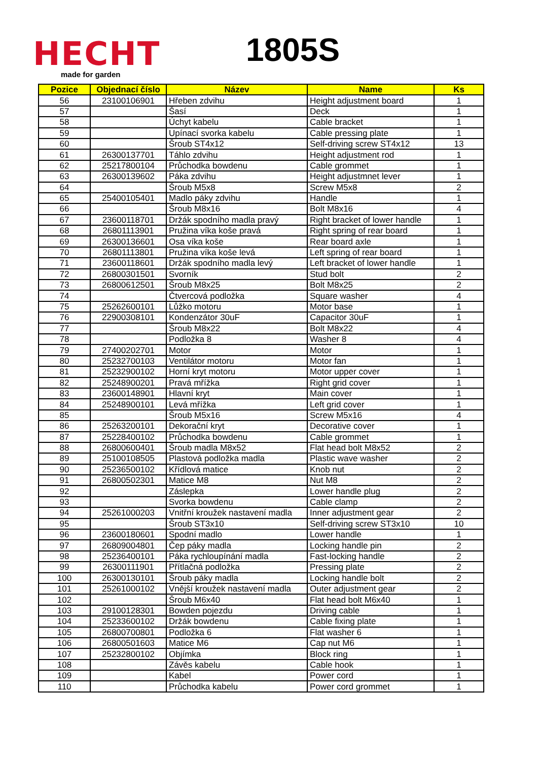HECHT
made for garden
1805S
| Pozice | Objednací číslo | Název | Name | Ks |
| --- | --- | --- | --- | --- |
| 56 | 23100106901 | Hřeben zdvihu | Height adjustment board | 1 |
| 57 | | Šasí | Deck | 1 |
| 58 | | Úchyt kabelu | Cable bracket | 1 |
| 59 | | Upínací svorka kabelu | Cable pressing plate | 1 |
| 60 | | Šroub ST4x12 | Self-driving screw ST4x12 | 13 |
| 61 | 26300137701 | Táhlo zdvihu | Height adjustment rod | 1 |
| 62 | 25217800104 | Průchodka bowdenu | Cable grommet | 1 |
| 63 | 26300139602 | Páka zdvihu | Height adjustmnet lever | 1 |
| 64 | | Šroub M5x8 | Screw M5x8 | 2 |
| 65 | 25400105401 | Madlo páky zdvihu | Handle | 1 |
| 66 | | Šroub M8x16 | Bolt M8x16 | 4 |
| 67 | 23600118701 | Držák spodního madla pravý | Right bracket of lower handle | 1 |
| 68 | 26801113901 | Pružina víka koše pravá | Right spring of rear board | 1 |
| 69 | 26300136601 | Osa víka koše | Rear board axle | 1 |
| 70 | 26801113801 | Pružina víka koše levá | Left spring of rear board | 1 |
| 71 | 23600118601 | Držák spodního madla levý | Left bracket of lower handle | 1 |
| 72 | 26800301501 | Svorník | Stud bolt | 2 |
| 73 | 26800612501 | Šroub M8x25 | Bolt M8x25 | 2 |
| 74 | | Čtvercová podložka | Square washer | 4 |
| 75 | 25262600101 | Lůžko motoru | Motor base | 1 |
| 76 | 22900308101 | Kondenzátor 30uF | Capacitor 30uF | 1 |
| 77 | | Šroub M8x22 | Bolt M8x22 | 4 |
| 78 | | Podložka 8 | Washer 8 | 4 |
| 79 | 27400202701 | Motor | Motor | 1 |
| 80 | 25232700103 | Ventilátor motoru | Motor fan | 1 |
| 81 | 25232900102 | Horní kryt motoru | Motor upper cover | 1 |
| 82 | 25248900201 | Pravá mřížka | Right grid cover | 1 |
| 83 | 23600148901 | Hlavní kryt | Main cover | 1 |
| 84 | 25248900101 | Levá mřížka | Left grid cover | 1 |
| 85 | | Šroub M5x16 | Screw M5x16 | 4 |
| 86 | 25263200101 | Dekorační kryt | Decorative cover | 1 |
| 87 | 25228400102 | Průchodka bowdenu | Cable grommet | 1 |
| 88 | 26800600401 | Šroub madla M8x52 | Flat head bolt M8x52 | 2 |
| 89 | 25100108505 | Plastová podložka madla | Plastic wave washer | 2 |
| 90 | 25236500102 | Křídlová matice | Knob nut | 2 |
| 91 | 26800502301 | Matice M8 | Nut M8 | 2 |
| 92 | | Záslepka | Lower handle plug | 2 |
| 93 | | Svorka bowdenu | Cable clamp | 2 |
| 94 | 25261000203 | Vnitřní kroužek nastavení madla | Inner adjustment gear | 2 |
| 95 | | Šroub ST3x10 | Self-driving screw ST3x10 | 10 |
| 96 | 23600180601 | Spodní madlo | Lower handle | 1 |
| 97 | 26809004801 | Čep páky madla | Locking handle pin | 2 |
| 98 | 25236400101 | Páka rychloupínání madla | Fast-locking handle | 2 |
| 99 | 26300111901 | Přítlačná podložka | Pressing plate | 2 |
| 100 | 26300130101 | Šroub páky madla | Locking handle bolt | 2 |
| 101 | 25261000102 | Vnější kroužek nastavení madla | Outer adjustment gear | 2 |
| 102 | | Šroub M6x40 | Flat head bolt M6x40 | 1 |
| 103 | 29100128301 | Bowden pojezdu | Driving cable | 1 |
| 104 | 25233600102 | Držák bowdenu | Cable fixing plate | 1 |
| 105 | 26800700801 | Podložka 6 | Flat washer 6 | 1 |
| 106 | 26800501603 | Matice M6 | Cap nut M6 | 1 |
| 107 | 25232800102 | Objímka | Block ring | 1 |
| 108 | | Závěs kabelu | Cable hook | 1 |
| 109 | | Kabel | Power cord | 1 |
| 110 | | Průchodka kabelu | Power cord grommet | 1 |